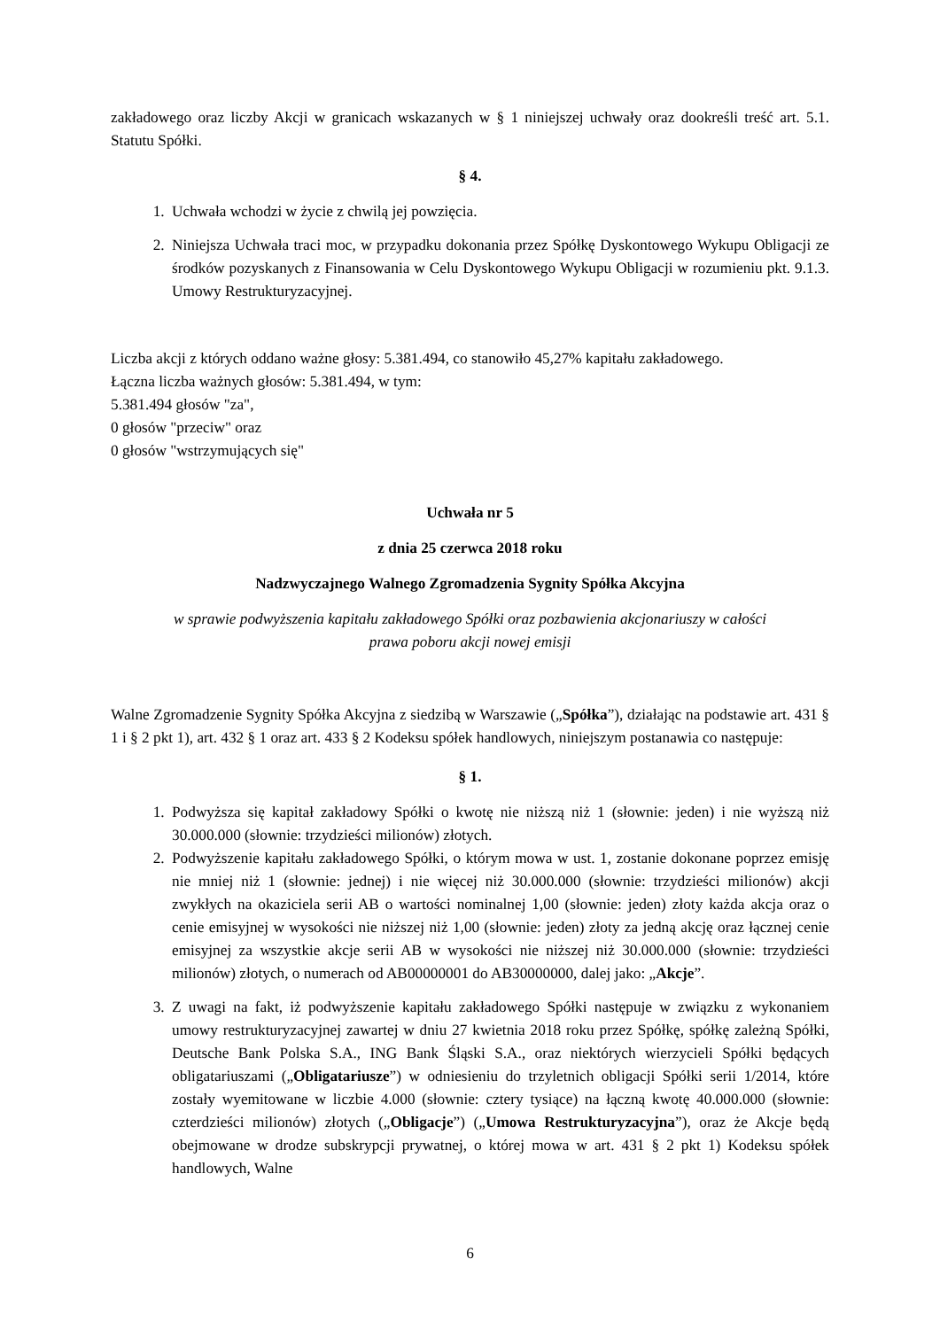zakładowego oraz liczby Akcji w granicach wskazanych w § 1 niniejszej uchwały oraz dookreśli treść art. 5.1. Statutu Spółki.
§ 4.
1. Uchwała wchodzi w życie z chwilą jej powzięcia.
2. Niniejsza Uchwała traci moc, w przypadku dokonania przez Spółkę Dyskontowego Wykupu Obligacji ze środków pozyskanych z Finansowania w Celu Dyskontowego Wykupu Obligacji w rozumieniu pkt. 9.1.3. Umowy Restrukturyzacyjnej.
Liczba akcji z których oddano ważne głosy: 5.381.494, co stanowiło 45,27% kapitału zakładowego.
Łączna liczba ważnych głosów: 5.381.494, w tym:
5.381.494 głosów "za",
0 głosów "przeciw" oraz
0 głosów "wstrzymujących się"
Uchwała nr 5
z dnia 25 czerwca 2018 roku
Nadzwyczajnego Walnego Zgromadzenia Sygnity Spółka Akcyjna
w sprawie podwyższenia kapitału zakładowego Spółki oraz pozbawienia akcjonariuszy w całości
prawa poboru akcji nowej emisji
Walne Zgromadzenie Sygnity Spółka Akcyjna z siedzibą w Warszawie („Spółka”), działając na podstawie art. 431 § 1 i § 2 pkt 1), art. 432 § 1 oraz art. 433 § 2 Kodeksu spółek handlowych, niniejszym postanawia co następuje:
§ 1.
1. Podwyższa się kapitał zakładowy Spółki o kwotę nie niższą niż 1 (słownie: jeden) i nie wyższą niż 30.000.000 (słownie: trzydzieści milionów) złotych.
2. Podwyższenie kapitału zakładowego Spółki, o którym mowa w ust. 1, zostanie dokonane poprzez emisję nie mniej niż 1 (słownie: jednej) i nie więcej niż 30.000.000 (słownie: trzydzieści milionów) akcji zwykłych na okaziciela serii AB o wartości nominalnej 1,00 (słownie: jeden) złoty każda akcja oraz o cenie emisyjnej w wysokości nie niższej niż 1,00 (słownie: jeden) złoty za jedną akcję oraz łącznej cenie emisyjnej za wszystkie akcje serii AB w wysokości nie niższej niż 30.000.000 (słownie: trzydzieści milionów) złotych, o numerach od AB00000001 do AB30000000, dalej jako: „Akcje”.
3. Z uwagi na fakt, iż podwyższenie kapitału zakładowego Spółki następuje w związku z wykonaniem umowy restrukturyzacyjnej zawartej w dniu 27 kwietnia 2018 roku przez Spółkę, spółkę zależną Spółki, Deutsche Bank Polska S.A., ING Bank Śląski S.A., oraz niektórych wierzycieli Spółki będących obligatariuszami („Obligatariusze”) w odniesieniu do trzyletnich obligacji Spółki serii 1/2014, które zostały wyemitowane w liczbie 4.000 (słownie: cztery tysiące) na łączną kwotę 40.000.000 (słownie: czterdzieści milionów) złotych („Obligacje”) („Umowa Restrukturyzacyjna”), oraz że Akcje będą obejmowane w drodze subskrypcji prywatnej, o której mowa w art. 431 § 2 pkt 1) Kodeksu spółek handlowych, Walne
6